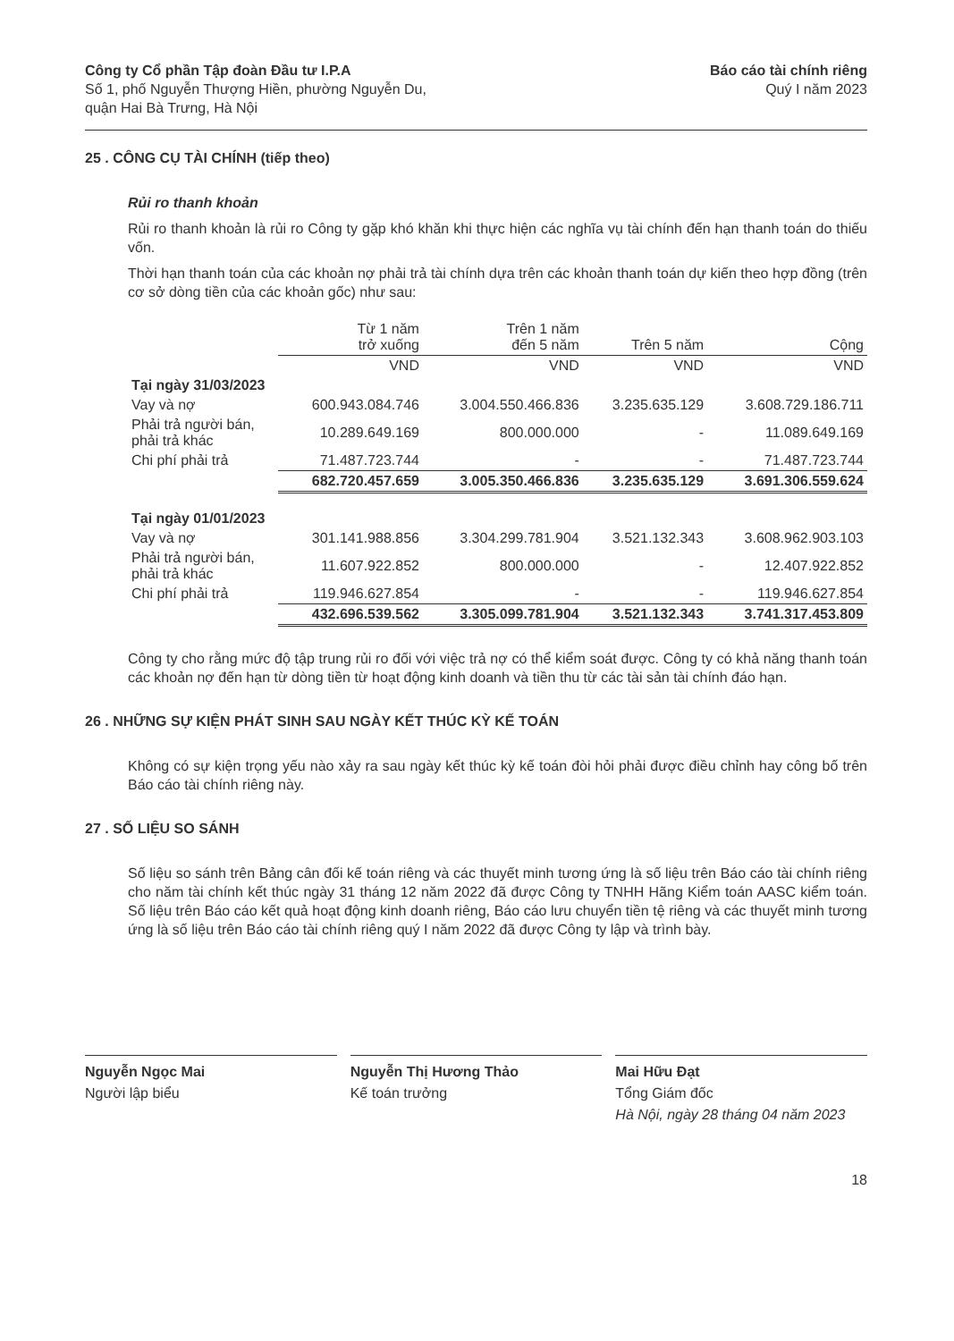Công ty Cổ phần Tập đoàn Đầu tư I.P.A
Số 1, phố Nguyễn Thượng Hiền, phường Nguyễn Du,
quận Hai Bà Trưng, Hà Nội
Báo cáo tài chính riêng
Quý I năm 2023
25 . CÔNG CỤ TÀI CHÍNH (tiếp theo)
Rủi ro thanh khoản
Rủi ro thanh khoản là rủi ro Công ty gặp khó khăn khi thực hiện các nghĩa vụ tài chính đến hạn thanh toán do thiếu vốn.
Thời hạn thanh toán của các khoản nợ phải trả tài chính dựa trên các khoản thanh toán dự kiến theo hợp đồng (trên cơ sở dòng tiền của các khoản gốc) như sau:
| | Từ 1 năm trở xuống | Trên 1 năm đến 5 năm | Trên 5 năm | Cộng |
| | VND | VND | VND | VND |
| Tại ngày 31/03/2023 | | | | |
| Vay và nợ | 600.943.084.746 | 3.004.550.466.836 | 3.235.635.129 | 3.608.729.186.711 |
| Phải trả người bán, phải trả khác | 10.289.649.169 | 800.000.000 | - | 11.089.649.169 |
| Chi phí phải trả | 71.487.723.744 | - | - | 71.487.723.744 |
| | 682.720.457.659 | 3.005.350.466.836 | 3.235.635.129 | 3.691.306.559.624 |
| Tại ngày 01/01/2023 | | | | |
| Vay và nợ | 301.141.988.856 | 3.304.299.781.904 | 3.521.132.343 | 3.608.962.903.103 |
| Phải trả người bán, phải trả khác | 11.607.922.852 | 800.000.000 | - | 12.407.922.852 |
| Chi phí phải trả | 119.946.627.854 | - | - | 119.946.627.854 |
| | 432.696.539.562 | 3.305.099.781.904 | 3.521.132.343 | 3.741.317.453.809 |
Công ty cho rằng mức độ tập trung rủi ro đối với việc trả nợ có thể kiểm soát được. Công ty có khả năng thanh toán các khoản nợ đến hạn từ dòng tiền từ hoạt động kinh doanh và tiền thu từ các tài sản tài chính đáo hạn.
26 . NHỮNG SỰ KIỆN PHÁT SINH SAU NGÀY KẾT THÚC KỲ KẾ TOÁN
Không có sự kiện trọng yếu nào xảy ra sau ngày kết thúc kỳ kế toán đòi hỏi phải được điều chỉnh hay công bố trên Báo cáo tài chính riêng này.
27 . SỐ LIỆU SO SÁNH
Số liệu so sánh trên Bảng cân đối kế toán riêng và các thuyết minh tương ứng là số liệu trên Báo cáo tài chính riêng cho năm tài chính kết thúc ngày 31 tháng 12 năm 2022 đã được Công ty TNHH Hãng Kiểm toán AASC kiểm toán. Số liệu trên Báo cáo kết quả hoạt động kinh doanh riêng, Báo cáo lưu chuyển tiền tệ riêng và các thuyết minh tương ứng là số liệu trên Báo cáo tài chính riêng quý I năm 2022 đã được Công ty lập và trình bày.
Nguyễn Ngọc Mai
Người lập biểu
Nguyễn Thị Hương Thảo
Kế toán trưởng
Mai Hữu Đạt
Tổng Giám đốc
Hà Nội, ngày 28 tháng 04 năm 2023
18